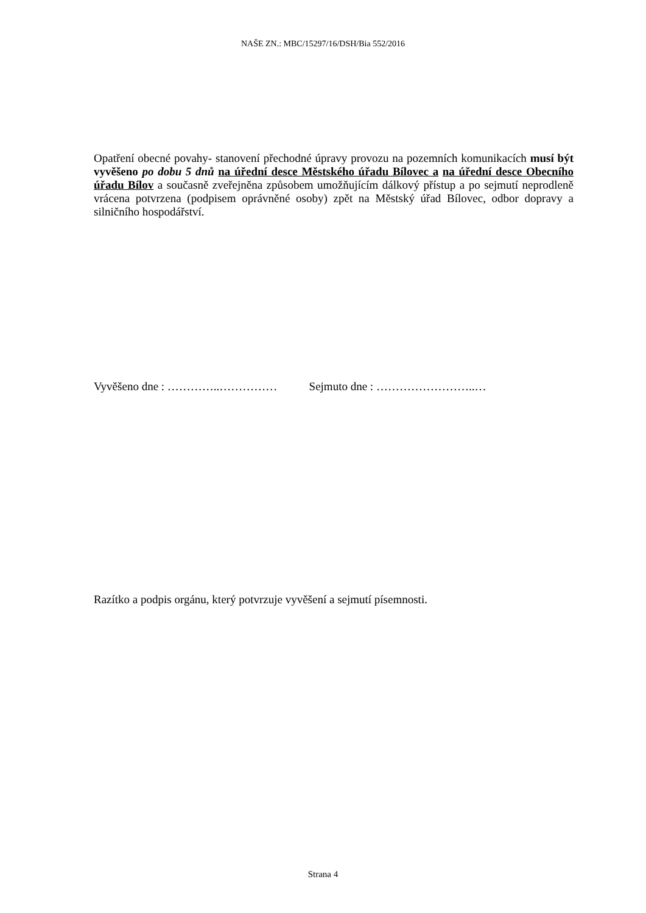NAŠE ZN.: MBC/15297/16/DSH/Bia 552/2016
Opatření obecné povahy- stanovení přechodné úpravy provozu na pozemních komunikacích musí být vyvěšeno po dobu 5 dnů na úřední desce Městského úřadu Bílovec a na úřední desce Obecního úřadu Bílov a současně zveřejněna způsobem umožňujícím dálkový přístup a po sejmutí neprodleně vrácena potvrzena (podpisem oprávněné osoby) zpět na Městský úřad Bílovec, odbor dopravy a silničního hospodářství.
Vyvěšeno dne : …………..…………… Sejmuto dne : ……………………..…
Razítko a podpis orgánu, který potvrzuje vyvěšení a sejmutí písemnosti.
Strana 4